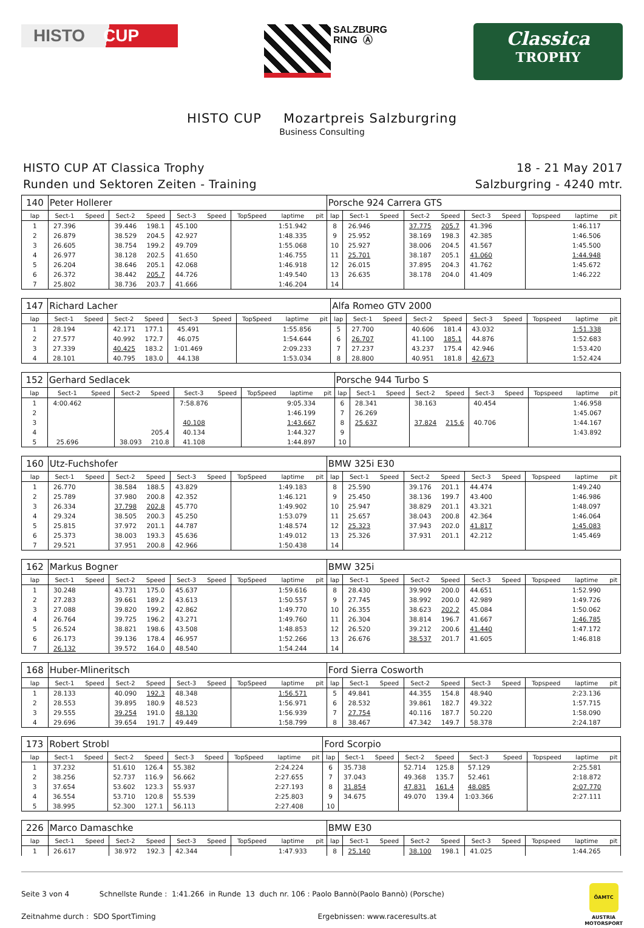HISTO CUP
SALZBURG
RING Ⓐ
Classica
TROPHY
HISTO CUP Mozartpreis Salzburgring
Business Consulting
HISTO CUP AT Classica Trophy
Runden und Sektoren Zeiten - Training
18 - 21 May 2017
Salzburgring - 4240 mtr.
| 140 | Peter Hollerer | | | | | | | | | Porsche 924 Carrera GTS | | | | | | | | | |
| lap | Sect-1 | Speed | Sect-2 | Speed | Sect-3 | Speed | TopSpeed | laptime | pit | lap | Sect-1 | Speed | Sect-2 | Speed | Sect-3 | Speed | Topspeed | laptime | pit |
| 1 | 27.396 | | 39.446 | 198.1 | 45.100 | | | 1:51.942 | | 8 | 26.946 | | 37.775 | 205.7 | 41.396 | | | 1:46.117 | |
| 2 | 26.879 | | 38.529 | 204.5 | 42.927 | | | 1:48.335 | | 9 | 25.952 | | 38.169 | 198.3 | 42.385 | | | 1:46.506 | |
| 3 | 26.605 | | 38.754 | 199.2 | 49.709 | | | 1:55.068 | | 10 | 25.927 | | 38.006 | 204.5 | 41.567 | | | 1:45.500 | |
| 4 | 26.977 | | 38.128 | 202.5 | 41.650 | | | 1:46.755 | | 11 | 25.701 | | 38.187 | 205.1 | 41.060 | | | 1:44.948 | |
| 5 | 26.204 | | 38.646 | 205.1 | 42.068 | | | 1:46.918 | | 12 | 26.015 | | 37.895 | 204.3 | 41.762 | | | 1:45.672 | |
| 6 | 26.372 | | 38.442 | 205.7 | 44.726 | | | 1:49.540 | | 13 | 26.635 | | 38.178 | 204.0 | 41.409 | | | 1:46.222 | |
| 7 | 25.802 | | 38.736 | 203.7 | 41.666 | | | 1:46.204 | | 14 | | | | | | | | | |
| 147 | Richard Lacher | | | | | | | | | Alfa Romeo GTV 2000 | | | | | | | | | |
| lap | Sect-1 | Speed | Sect-2 | Speed | Sect-3 | Speed | TopSpeed | laptime | pit | lap | Sect-1 | Speed | Sect-2 | Speed | Sect-3 | Speed | Topspeed | laptime | pit |
| 1 | 28.194 | | 42.171 | 177.1 | 45.491 | | | 1:55.856 | | 5 | 27.700 | | 40.606 | 181.4 | 43.032 | | | 1:51.338 | |
| 2 | 27.577 | | 40.992 | 172.7 | 46.075 | | | 1:54.644 | | 6 | 26.707 | | 41.100 | 185.1 | 44.876 | | | 1:52.683 | |
| 3 | 27.339 | | 40.425 | 183.2 | 1:01.469 | | | 2:09.233 | | 7 | 27.237 | | 43.237 | 175.4 | 42.946 | | | 1:53.420 | |
| 4 | 28.101 | | 40.795 | 183.0 | 44.138 | | | 1:53.034 | | 8 | 28.800 | | 40.951 | 181.8 | 42.673 | | | 1:52.424 | |
| 152 | Gerhard Sedlacek | | | | | | | | | Porsche 944 Turbo S | | | | | | | | | |
| lap | Sect-1 | Speed | Sect-2 | Speed | Sect-3 | Speed | TopSpeed | laptime | pit | lap | Sect-1 | Speed | Sect-2 | Speed | Sect-3 | Speed | Topspeed | laptime | pit |
| 1 | 4:00.462 | | | | 7:58.876 | | | 9:05.334 | | 6 | 28.341 | | 38.163 | | 40.454 | | | 1:46.958 | |
| 2 | | | | | | | | 1:46.199 | | 7 | 26.269 | | | | | | | 1:45.067 | |
| 3 | | | | | 40.108 | | | 1:43.667 | | 8 | 25.637 | | 37.824 | 215.6 | 40.706 | | | 1:44.167 | |
| 4 | | | | 205.4 | 40.134 | | | 1:44.327 | | 9 | | | | | | | | 1:43.892 | |
| 5 | 25.696 | | 38.093 | 210.8 | 41.108 | | | 1:44.897 | | 10 | | | | | | | | | |
| 160 | Utz-Fuchshofer | | | | | | | | | BMW 325i E30 | | | | | | | | | |
| lap | Sect-1 | Speed | Sect-2 | Speed | Sect-3 | Speed | TopSpeed | laptime | pit | lap | Sect-1 | Speed | Sect-2 | Speed | Sect-3 | Speed | Topspeed | laptime | pit |
| 1 | 26.770 | | 38.584 | 188.5 | 43.829 | | | 1:49.183 | | 8 | 25.590 | | 39.176 | 201.1 | 44.474 | | | 1:49.240 | |
| 2 | 25.789 | | 37.980 | 200.8 | 42.352 | | | 1:46.121 | | 9 | 25.450 | | 38.136 | 199.7 | 43.400 | | | 1:46.986 | |
| 3 | 26.334 | | 37.798 | 202.8 | 45.770 | | | 1:49.902 | | 10 | 25.947 | | 38.829 | 201.1 | 43.321 | | | 1:48.097 | |
| 4 | 29.324 | | 38.505 | 200.3 | 45.250 | | | 1:53.079 | | 11 | 25.657 | | 38.043 | 200.8 | 42.364 | | | 1:46.064 | |
| 5 | 25.815 | | 37.972 | 201.1 | 44.787 | | | 1:48.574 | | 12 | 25.323 | | 37.943 | 202.0 | 41.817 | | | 1:45.083 | |
| 6 | 25.373 | | 38.003 | 193.3 | 45.636 | | | 1:49.012 | | 13 | 25.326 | | 37.931 | 201.1 | 42.212 | | | 1:45.469 | |
| 7 | 29.521 | | 37.951 | 200.8 | 42.966 | | | 1:50.438 | | 14 | | | | | | | | | |
| 162 | Markus Bogner | | | | | | | | | BMW 325i | | | | | | | | | |
| lap | Sect-1 | Speed | Sect-2 | Speed | Sect-3 | Speed | TopSpeed | laptime | pit | lap | Sect-1 | Speed | Sect-2 | Speed | Sect-3 | Speed | Topspeed | laptime | pit |
| 1 | 30.248 | | 43.731 | 175.0 | 45.637 | | | 1:59.616 | | 8 | 28.430 | | 39.909 | 200.0 | 44.651 | | | 1:52.990 | |
| 2 | 27.283 | | 39.661 | 189.2 | 43.613 | | | 1:50.557 | | 9 | 27.745 | | 38.992 | 200.0 | 42.989 | | | 1:49.726 | |
| 3 | 27.088 | | 39.820 | 199.2 | 42.862 | | | 1:49.770 | | 10 | 26.355 | | 38.623 | 202.2 | 45.084 | | | 1:50.062 | |
| 4 | 26.764 | | 39.725 | 196.2 | 43.271 | | | 1:49.760 | | 11 | 26.304 | | 38.814 | 196.7 | 41.667 | | | 1:46.785 | |
| 5 | 26.524 | | 38.821 | 198.6 | 43.508 | | | 1:48.853 | | 12 | 26.520 | | 39.212 | 200.6 | 41.440 | | | 1:47.172 | |
| 6 | 26.173 | | 39.136 | 178.4 | 46.957 | | | 1:52.266 | | 13 | 26.676 | | 38.537 | 201.7 | 41.605 | | | 1:46.818 | |
| 7 | 26.132 | | 39.572 | 164.0 | 48.540 | | | 1:54.244 | | 14 | | | | | | | | | |
| 168 | Huber-Mlineritsch | | | | | | | | | Ford Sierra Cosworth | | | | | | | | | |
| lap | Sect-1 | Speed | Sect-2 | Speed | Sect-3 | Speed | TopSpeed | laptime | pit | lap | Sect-1 | Speed | Sect-2 | Speed | Sect-3 | Speed | Topspeed | laptime | pit |
| 1 | 28.133 | | 40.090 | 192.3 | 48.348 | | | 1:56.571 | | 5 | 49.841 | | 44.355 | 154.8 | 48.940 | | | 2:23.136 | |
| 2 | 28.553 | | 39.895 | 180.9 | 48.523 | | | 1:56.971 | | 6 | 28.532 | | 39.861 | 182.7 | 49.322 | | | 1:57.715 | |
| 3 | 29.555 | | 39.254 | 191.0 | 48.130 | | | 1:56.939 | | 7 | 27.754 | | 40.116 | 187.7 | 50.220 | | | 1:58.090 | |
| 4 | 29.696 | | 39.654 | 191.7 | 49.449 | | | 1:58.799 | | 8 | 38.467 | | 47.342 | 149.7 | 58.378 | | | 2:24.187 | |
| 173 | Robert Strobl | | | | | | | | | Ford Scorpio | | | | | | | | | |
| lap | Sect-1 | Speed | Sect-2 | Speed | Sect-3 | Speed | TopSpeed | laptime | pit | lap | Sect-1 | Speed | Sect-2 | Speed | Sect-3 | Speed | Topspeed | laptime | pit |
| 1 | 37.232 | | 51.610 | 126.4 | 55.382 | | | 2:24.224 | | 6 | 35.738 | | 52.714 | 125.8 | 57.129 | | | 2:25.581 | |
| 2 | 38.256 | | 52.737 | 116.9 | 56.662 | | | 2:27.655 | | 7 | 37.043 | | 49.368 | 135.7 | 52.461 | | | 2:18.872 | |
| 3 | 37.654 | | 53.602 | 123.3 | 55.937 | | | 2:27.193 | | 8 | 31.854 | | 47.831 | 161.4 | 48.085 | | | 2:07.770 | |
| 4 | 36.554 | | 53.710 | 120.8 | 55.539 | | | 2:25.803 | | 9 | 34.675 | | 49.070 | 139.4 | 1:03.366 | | | 2:27.111 | |
| 5 | 38.995 | | 52.300 | 127.1 | 56.113 | | | 2:27.408 | | 10 | | | | | | | | | |
| 226 | Marco Damaschke | | | | | | | | | BMW E30 | | | | | | | | | |
| lap | Sect-1 | Speed | Sect-2 | Speed | Sect-3 | Speed | TopSpeed | laptime | pit | lap | Sect-1 | Speed | Sect-2 | Speed | Sect-3 | Speed | Topspeed | laptime | pit |
| 1 | 26.617 | | 38.972 | 192.3 | 42.344 | | | 1:47.933 | | 8 | 25.140 | | 38.100 | 198.1 | 41.025 | | | 1:44.265 | |
Seite 3 von 4 Schnellste Runde : 1:41.266 in Runde 13 duch nr. 106 : Paolo Bannò(Paolo Bannò) (Porsche)
Zeitnahme durch : SDO SportTiming Ergebnissen: www.raceresults.at
ÖAMTC
AUSTRIA
MOTORSPORT